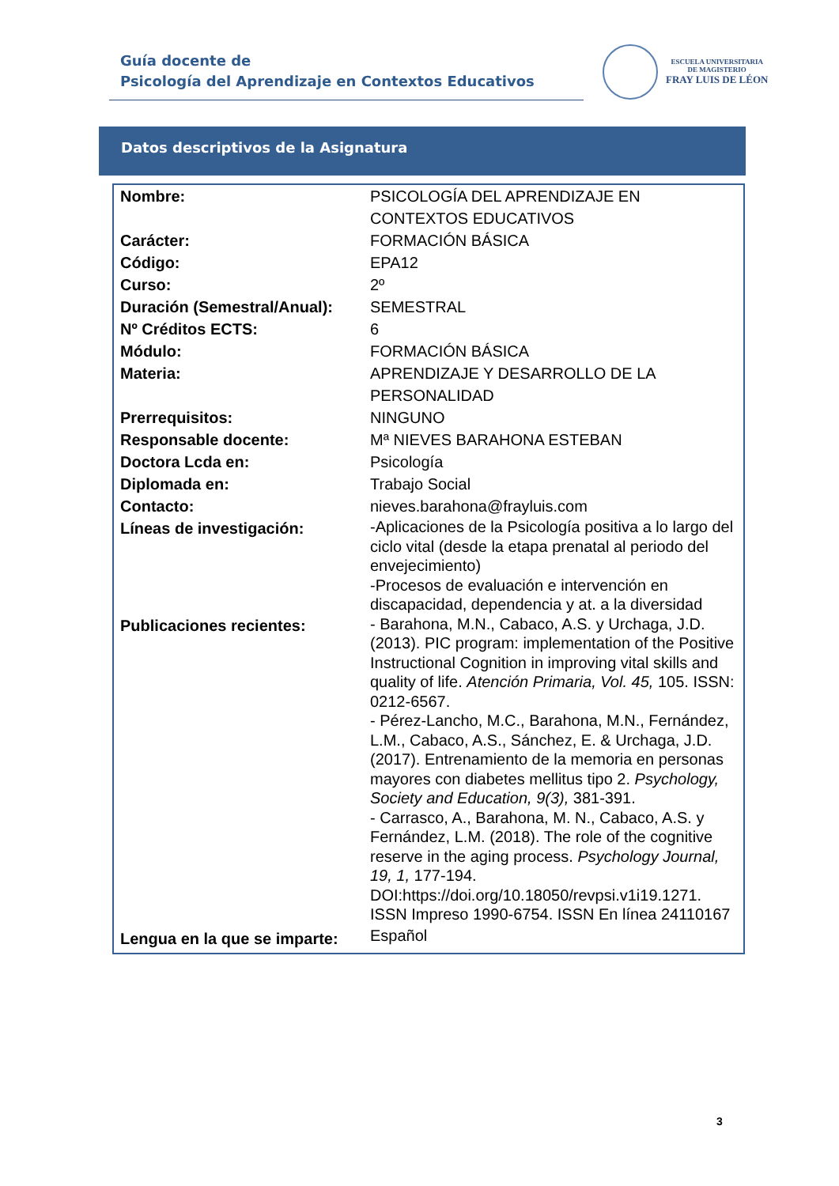Guía docente de
Psicología del Aprendizaje en Contextos Educativos
ESCUELA UNIVERSITARIA
DE MAGISTERIO
FRAY LUIS DE LÉON
Datos descriptivos de la Asignatura
| Nombre: | PSICOLOGÍA DEL APRENDIZAJE EN CONTEXTOS EDUCATIVOS |
| Carácter: | FORMACIÓN BÁSICA |
| Código: | EPA12 |
| Curso: | 2º |
| Duración (Semestral/Anual): | SEMESTRAL |
| Nº Créditos ECTS: | 6 |
| Módulo: | FORMACIÓN BÁSICA |
| Materia: | APRENDIZAJE Y DESARROLLO DE LA PERSONALIDAD |
| Prerrequisitos: | NINGUNO |
| Responsable docente: | Mª NIEVES BARAHONA ESTEBAN |
| Doctora Lcda en: | Psicología |
| Diplomada en: | Trabajo Social |
| Contacto: | nieves.barahona@frayluis.com |
| Líneas de investigación: | -Aplicaciones de la Psicología positiva a lo largo del ciclo vital (desde la etapa prenatal al periodo del envejecimiento) -Procesos de evaluación e intervención en discapacidad, dependencia y at. a la diversidad |
| Publicaciones recientes: | - Barahona, M.N., Cabaco, A.S. y Urchaga, J.D. (2013). PIC program: implementation of the Positive Instructional Cognition in improving vital skills and quality of life. Atención Primaria, Vol. 45, 105. ISSN: 0212-6567. - Pérez-Lancho, M.C., Barahona, M.N., Fernández, L.M., Cabaco, A.S., Sánchez, E. & Urchaga, J.D. (2017). Entrenamiento de la memoria en personas mayores con diabetes mellitus tipo 2. Psychology, Society and Education, 9(3), 381-391. - Carrasco, A., Barahona, M. N., Cabaco, A.S. y Fernández, L.M. (2018). The role of the cognitive reserve in the aging process. Psychology Journal, 19, 1, 177-194. DOI:https://doi.org/10.18050/revpsi.v1i19.1271. ISSN Impreso 1990-6754. ISSN En línea 24110167 |
| Lengua en la que se imparte: | Español |
3